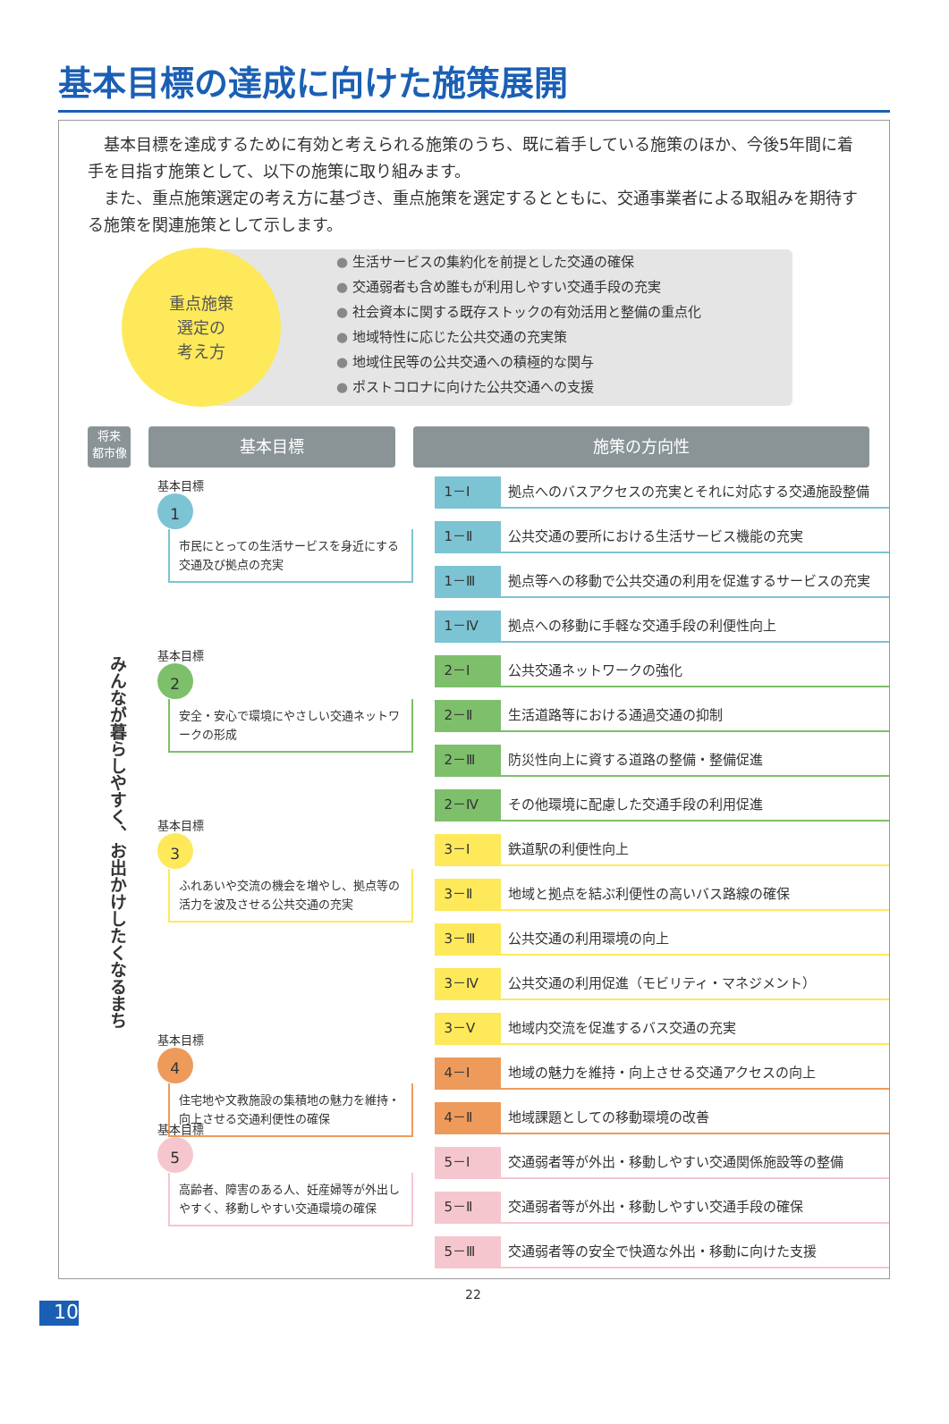基本目標の達成に向けた施策展開
　基本目標を達成するために有効と考えられる施策のうち、既に着手している施策のほか、今後5年間に着手を目指す施策として、以下の施策に取り組みます。
　また、重点施策選定の考え方に基づき、重点施策を選定するとともに、交通事業者による取組みを期待する施策を関連施策として示します。
● 生活サービスの集約化を前提とした交通の確保
● 交通弱者も含め誰もが利用しやすい交通手段の充実
● 社会資本に関する既存ストックの有効活用と整備の重点化
● 地域特性に応じた公共交通の充実策
● 地域住民等の公共交通への積極的な関与
● ポストコロナに向けた公共交通への支援
重点施策
選定の
考え方
将来
都市像
基本目標 施策の方向性
みんなが暮らしやすく、お出かけしたくなるまち
基本目標
1
市民にとっての生活サービスを身近にする交通及び拠点の充実
基本目標
2
安全・安心で環境にやさしい交通ネットワークの形成
基本目標
3
ふれあいや交流の機会を増やし、拠点等の活力を波及させる公共交通の充実
基本目標
4
住宅地や文教施設の集積地の魅力を維持・向上させる交通利便性の確保
基本目標
5
高齢者、障害のある人、妊産婦等が外出しやすく、移動しやすい交通環境の確保
1－Ⅰ 拠点へのバスアクセスの充実とそれに対応する交通施設整備
1－Ⅱ 公共交通の要所における生活サービス機能の充実
1－Ⅲ 拠点等への移動で公共交通の利用を促進するサービスの充実
1－Ⅳ 拠点への移動に手軽な交通手段の利便性向上
2－Ⅰ 公共交通ネットワークの強化
2－Ⅱ 生活道路等における通過交通の抑制
2－Ⅲ 防災性向上に資する道路の整備・整備促進
2－Ⅳ その他環境に配慮した交通手段の利用促進
3－Ⅰ 鉄道駅の利便性向上
3－Ⅱ 地域と拠点を結ぶ利便性の高いバス路線の確保
3－Ⅲ 公共交通の利用環境の向上
3－Ⅳ 公共交通の利用促進（モビリティ・マネジメント）
3－Ⅴ 地域内交流を促進するバス交通の充実
4－Ⅰ 地域の魅力を維持・向上させる交通アクセスの向上
4－Ⅱ 地域課題としての移動環境の改善
5－Ⅰ 交通弱者等が外出・移動しやすい交通関係施設等の整備
5－Ⅱ 交通弱者等が外出・移動しやすい交通手段の確保
5－Ⅲ 交通弱者等の安全で快適な外出・移動に向けた支援
10
22